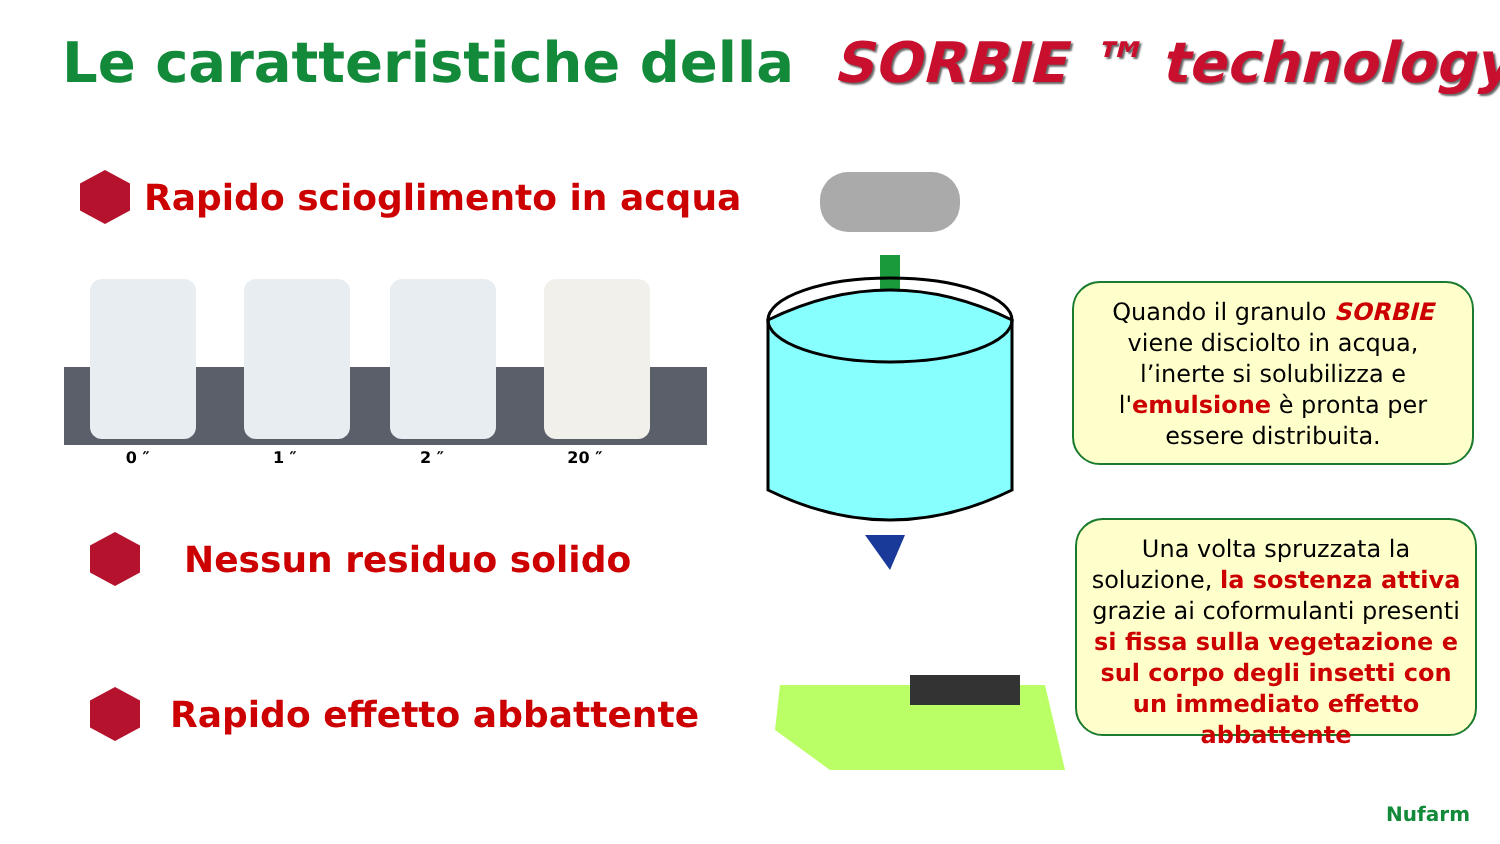Le caratteristiche della SORBIE ™ technology
Rapido scioglimento in acqua
0 ″ 1 ″ 2 ″ 20 ″
Nessun residuo solido
Rapido effetto abbattente
Quando il granulo SORBIE viene disciolto in acqua, l’inerte si solubilizza e l'emulsione è pronta per essere distribuita.
Una volta spruzzata la soluzione, la sostenza attiva grazie ai coformulanti presenti si fissa sulla vegetazione e sul corpo degli insetti con un immediato effetto abbattente
Nufarm